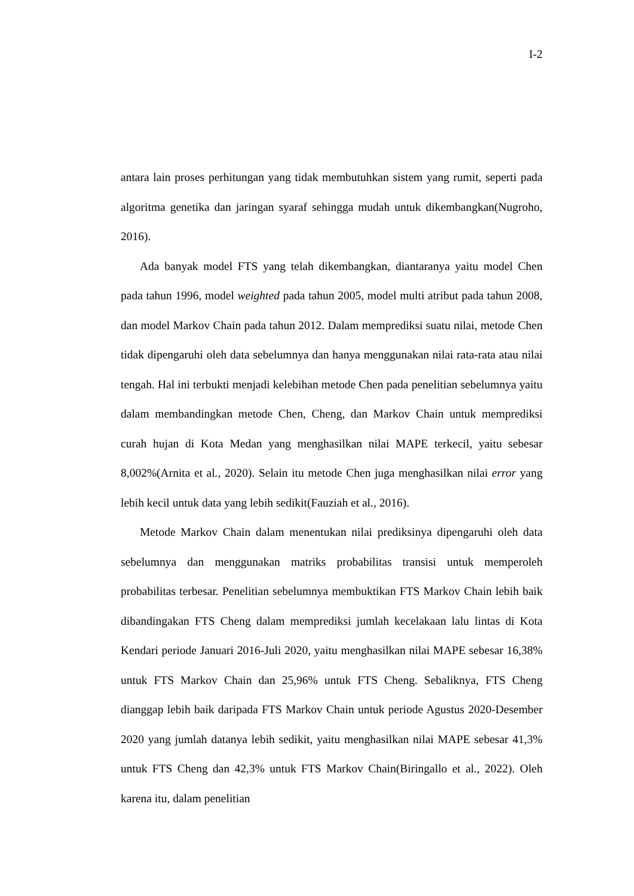I-2
antara lain proses perhitungan yang tidak membutuhkan sistem yang rumit, seperti pada algoritma genetika dan jaringan syaraf sehingga mudah untuk dikembangkan(Nugroho, 2016).
Ada banyak model FTS yang telah dikembangkan, diantaranya yaitu model Chen pada tahun 1996, model weighted pada tahun 2005, model multi atribut pada tahun 2008, dan model Markov Chain pada tahun 2012. Dalam memprediksi suatu nilai, metode Chen tidak dipengaruhi oleh data sebelumnya dan hanya menggunakan nilai rata-rata atau nilai tengah. Hal ini terbukti menjadi kelebihan metode Chen pada penelitian sebelumnya yaitu dalam membandingkan metode Chen, Cheng, dan Markov Chain untuk memprediksi curah hujan di Kota Medan yang menghasilkan nilai MAPE terkecil, yaitu sebesar 8,002%(Arnita et al., 2020). Selain itu metode Chen juga menghasilkan nilai error yang lebih kecil untuk data yang lebih sedikit(Fauziah et al., 2016).
Metode Markov Chain dalam menentukan nilai prediksinya dipengaruhi oleh data sebelumnya dan menggunakan matriks probabilitas transisi untuk memperoleh probabilitas terbesar. Penelitian sebelumnya membuktikan FTS Markov Chain lebih baik dibandingakan FTS Cheng dalam memprediksi jumlah kecelakaan lalu lintas di Kota Kendari periode Januari 2016-Juli 2020, yaitu menghasilkan nilai MAPE sebesar 16,38% untuk FTS Markov Chain dan 25,96% untuk FTS Cheng. Sebaliknya, FTS Cheng dianggap lebih baik daripada FTS Markov Chain untuk periode Agustus 2020-Desember 2020 yang jumlah datanya lebih sedikit, yaitu menghasilkan nilai MAPE sebesar 41,3% untuk FTS Cheng dan 42,3% untuk FTS Markov Chain(Biringallo et al., 2022). Oleh karena itu, dalam penelitian